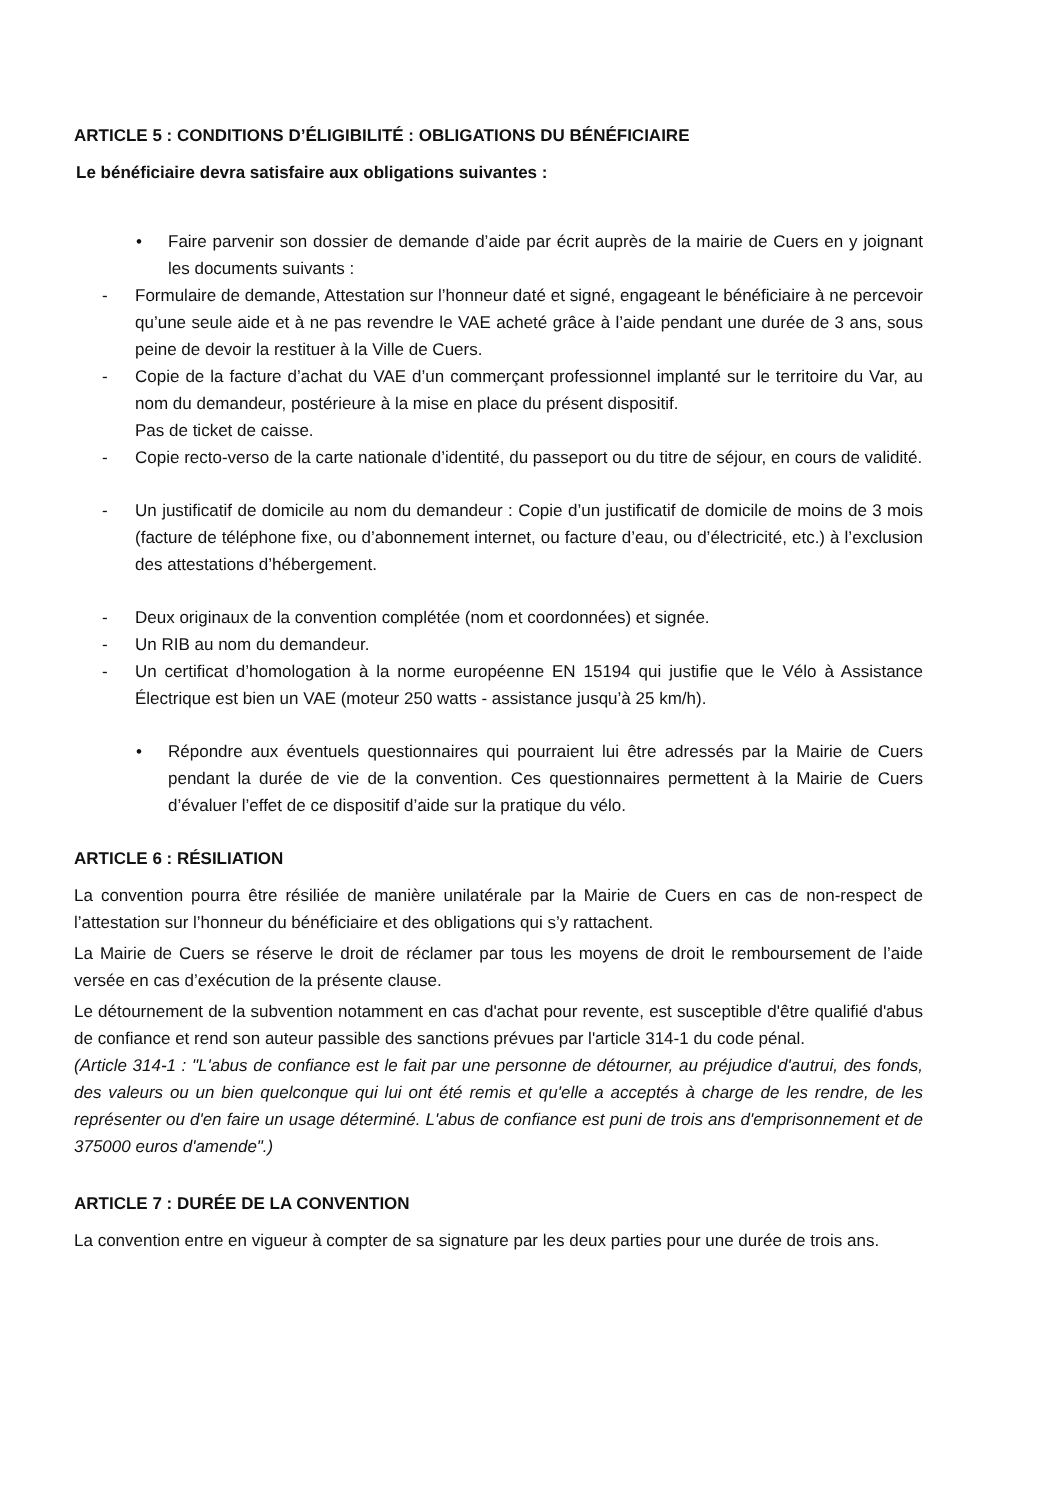ARTICLE 5 : CONDITIONS D’ÉLIGIBILITÉ : OBLIGATIONS DU BÉNÉFICIAIRE
Le bénéficiaire devra satisfaire aux obligations suivantes :
• Faire parvenir son dossier de demande d’aide par écrit auprès de la mairie de Cuers en y joignant les documents suivants :
- Formulaire de demande, Attestation sur l’honneur daté et signé, engageant le bénéficiaire à ne percevoir qu’une seule aide et à ne pas revendre le VAE acheté grâce à l’aide pendant une durée de 3 ans, sous peine de devoir la restituer à la Ville de Cuers.
- Copie de la facture d’achat du VAE d’un commerçant professionnel implanté sur le territoire du Var, au nom du demandeur, postérieure à la mise en place du présent dispositif.
Pas de ticket de caisse.
- Copie recto-verso de la carte nationale d’identité, du passeport ou du titre de séjour, en cours de validité.
- Un justificatif de domicile au nom du demandeur : Copie d’un justificatif de domicile de moins de 3 mois (facture de téléphone fixe, ou d’abonnement internet, ou facture d’eau, ou d’électricité, etc.) à l’exclusion des attestations d’hébergement.
- Deux originaux de la convention complétée (nom et coordonnées) et signée.
- Un RIB au nom du demandeur.
- Un certificat d’homologation à la norme européenne EN 15194 qui justifie que le Vélo à Assistance Électrique est bien un VAE (moteur 250 watts - assistance jusqu’à 25 km/h).
• Répondre aux éventuels questionnaires qui pourraient lui être adressés par la Mairie de Cuers pendant la durée de vie de la convention. Ces questionnaires permettent à la Mairie de Cuers d’évaluer l’effet de ce dispositif d’aide sur la pratique du vélo.
ARTICLE 6 : RÉSILIATION
La convention pourra être résiliée de manière unilatérale par la Mairie de Cuers en cas de non-respect de l’attestation sur l’honneur du bénéficiaire et des obligations qui s’y rattachent.
La Mairie de Cuers se réserve le droit de réclamer par tous les moyens de droit le remboursement de l’aide versée en cas d’exécution de la présente clause.
Le détournement de la subvention notamment en cas d'achat pour revente, est susceptible d'être qualifié d'abus de confiance et rend son auteur passible des sanctions prévues par l'article 314-1 du code pénal.
(Article 314-1 : "L'abus de confiance est le fait par une personne de détourner, au préjudice d'autrui, des fonds, des valeurs ou un bien quelconque qui lui ont été remis et qu'elle a acceptés à charge de les rendre, de les représenter ou d'en faire un usage déterminé. L'abus de confiance est puni de trois ans d'emprisonnement et de 375000 euros d'amende".)
ARTICLE 7 : DURÉE DE LA CONVENTION
La convention entre en vigueur à compter de sa signature par les deux parties pour une durée de trois ans.